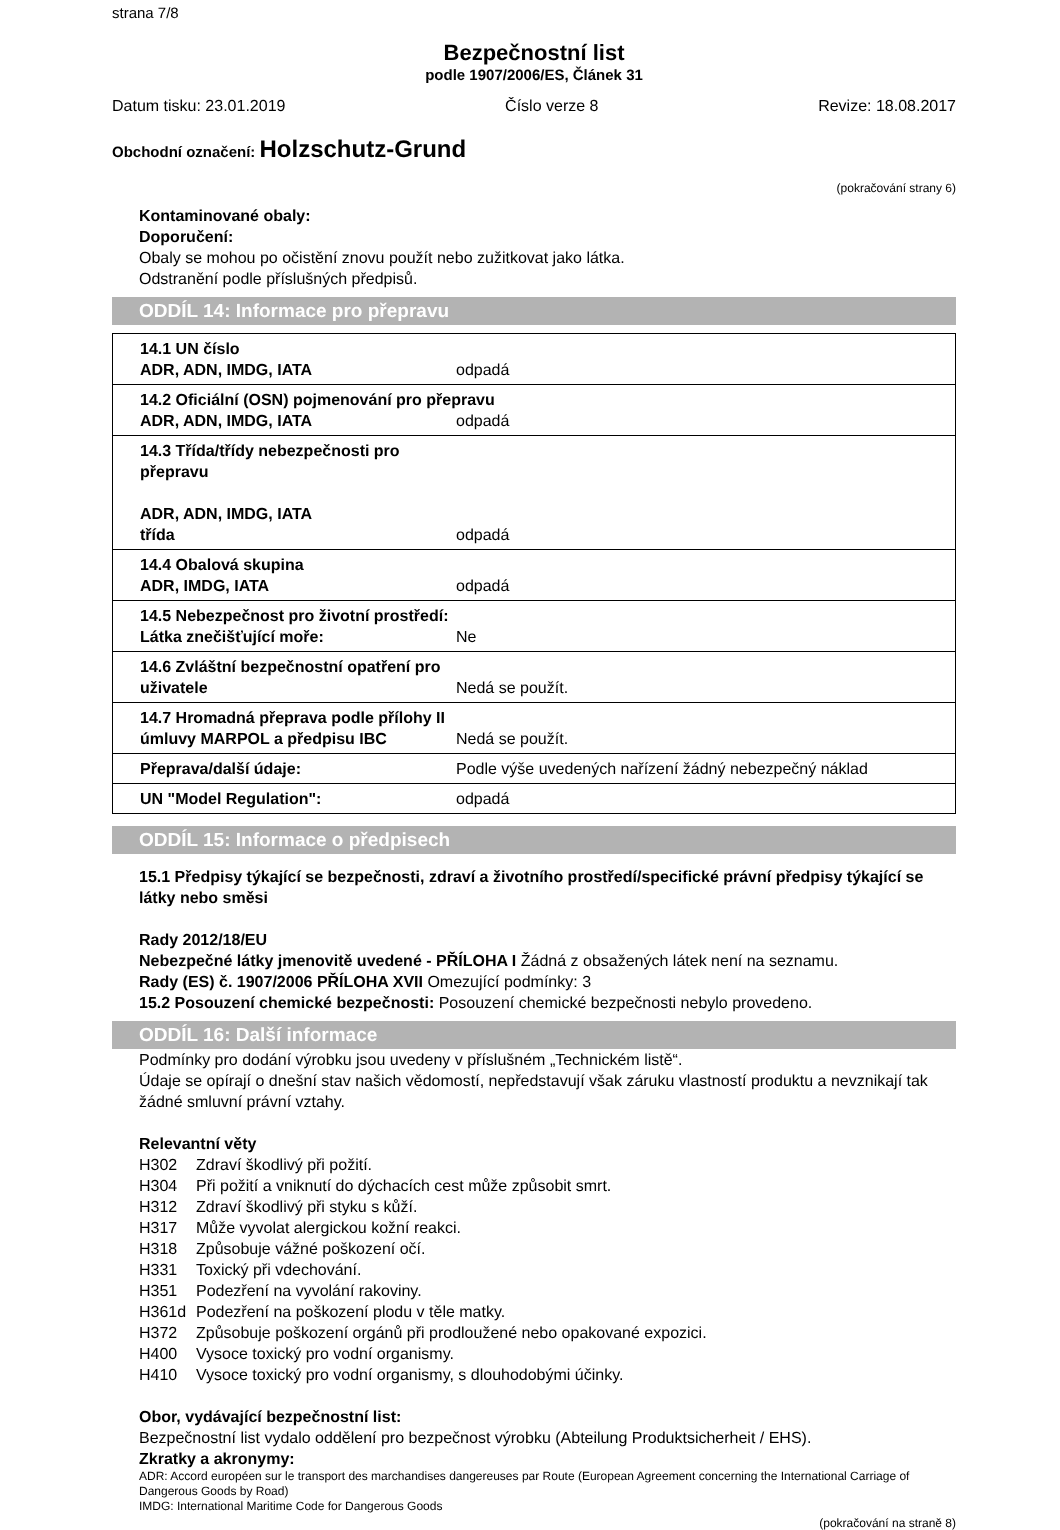strana 7/8
Bezpečnostní list
podle 1907/2006/ES, Článek 31
Datum tisku: 23.01.2019 Číslo verze 8 Revize: 18.08.2017
Obchodní označení: Holzschutz-Grund
(pokračování strany 6)
Kontaminované obaly:
Doporučení:
Obaly se mohou po očistění znovu použít nebo zužitkovat jako látka.
Odstranění podle příslušných předpisů.
ODDÍL 14: Informace pro přepravu
| 14.1 UN číslo ADR, ADN, IMDG, IATA | odpadá |
| 14.2 Oficiální (OSN) pojmenování pro přepravu | |
| ADR, ADN, IMDG, IATA | odpadá |
| 14.3 Třída/třídy nebezpečnosti pro přepravu ADR, ADN, IMDG, IATA třída | odpadá |
| 14.4 Obalová skupina ADR, IMDG, IATA | odpadá |
| 14.5 Nebezpečnost pro životní prostředí: Látka znečišťující moře: | Ne |
| 14.6 Zvláštní bezpečnostní opatření pro uživatele | Nedá se použít. |
| 14.7 Hromadná přeprava podle přílohy II úmluvy MARPOL a předpisu IBC | Nedá se použít. |
| Přeprava/další údaje: | Podle výše uvedených nařízení žádný nebezpečný náklad |
| UN "Model Regulation": | odpadá |
ODDÍL 15: Informace o předpisech
15.1 Předpisy týkající se bezpečnosti, zdraví a životního prostředí/specifické právní předpisy týkající se látky nebo směsi
Rady 2012/18/EU
Nebezpečné látky jmenovitě uvedené - PŘÍLOHA I Žádná z obsažených látek není na seznamu.
Rady (ES) č. 1907/2006 PŘÍLOHA XVII Omezující podmínky: 3
15.2 Posouzení chemické bezpečnosti: Posouzení chemické bezpečnosti nebylo provedeno.
ODDÍL 16: Další informace
Podmínky pro dodání výrobku jsou uvedeny v příslušném „Technickém listě“.
Údaje se opírají o dnešní stav našich vědomostí, nepředstavují však záruku vlastností produktu a nevznikají tak žádné smluvní právní vztahy.
Relevantní věty
H302 Zdraví škodlivý při požití.
H304 Při požití a vniknutí do dýchacích cest může způsobit smrt.
H312 Zdraví škodlivý při styku s kůží.
H317 Může vyvolat alergickou kožní reakci.
H318 Způsobuje vážné poškození očí.
H331 Toxický při vdechování.
H351 Podezření na vyvolání rakoviny.
H361d Podezření na poškození plodu v těle matky.
H372 Způsobuje poškození orgánů při prodloužené nebo opakované expozici.
H400 Vysoce toxický pro vodní organismy.
H410 Vysoce toxický pro vodní organismy, s dlouhodobými účinky.
Obor, vydávající bezpečnostní list:
Bezpečnostní list vydalo oddělení pro bezpečnost výrobku (Abteilung Produktsicherheit / EHS).
Zkratky a akronymy:
ADR: Accord européen sur le transport des marchandises dangereuses par Route (European Agreement concerning the International Carriage of Dangerous Goods by Road)
IMDG: International Maritime Code for Dangerous Goods
(pokračování na straně 8)